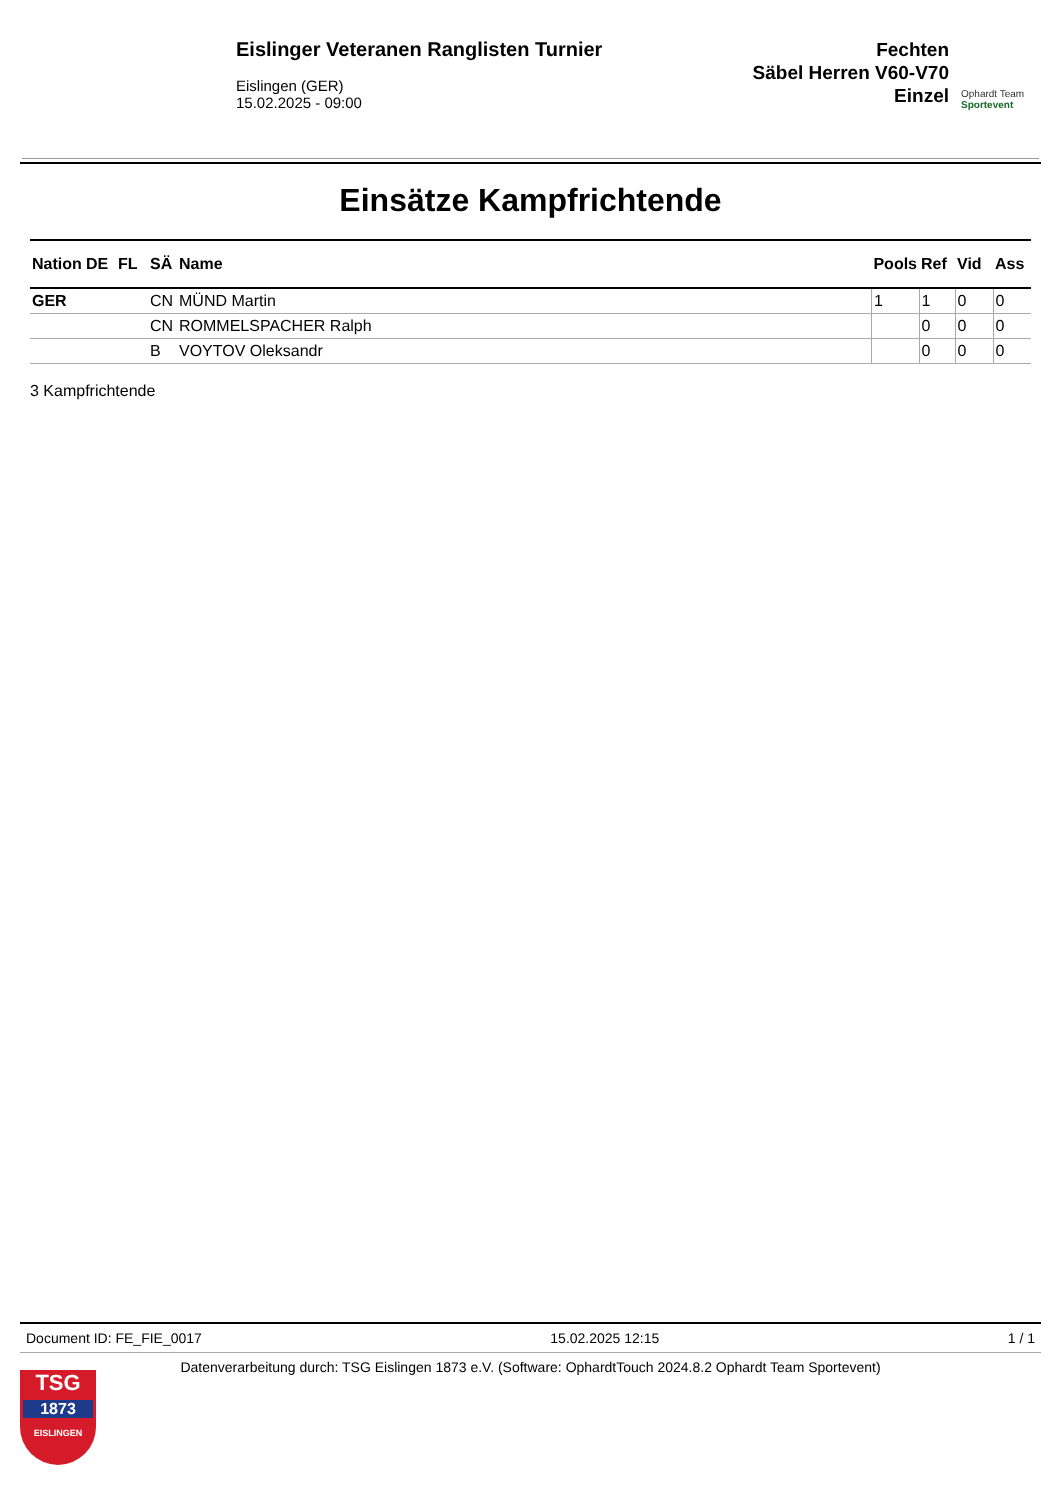Eislinger Veteranen Ranglisten Turnier
Eislingen (GER)
15.02.2025 - 09:00
Fechten
Säbel Herren V60-V70
Einzel
Ophardt Team
Sportevent
Einsätze Kampfrichtende
| Nation | DE | FL | SÄ | Name | Pools | Ref | Vid | Ass |
| --- | --- | --- | --- | --- | --- | --- | --- | --- |
| GER | | | CN | MÜND Martin | 1 | 1 | 0 | 0 |
| | | | CN | ROMMELSPACHER Ralph | | 0 | 0 | 0 |
| | | | B | VOYTOV Oleksandr | | 0 | 0 | 0 |
3 Kampfrichtende
Document ID: FE_FIE_0017 15.02.2025 12:15 1 / 1
Datenverarbeitung durch: TSG Eislingen 1873 e.V. (Software: OphardtTouch 2024.8.2 Ophardt Team Sportevent)
TSG
1873
EISLINGEN